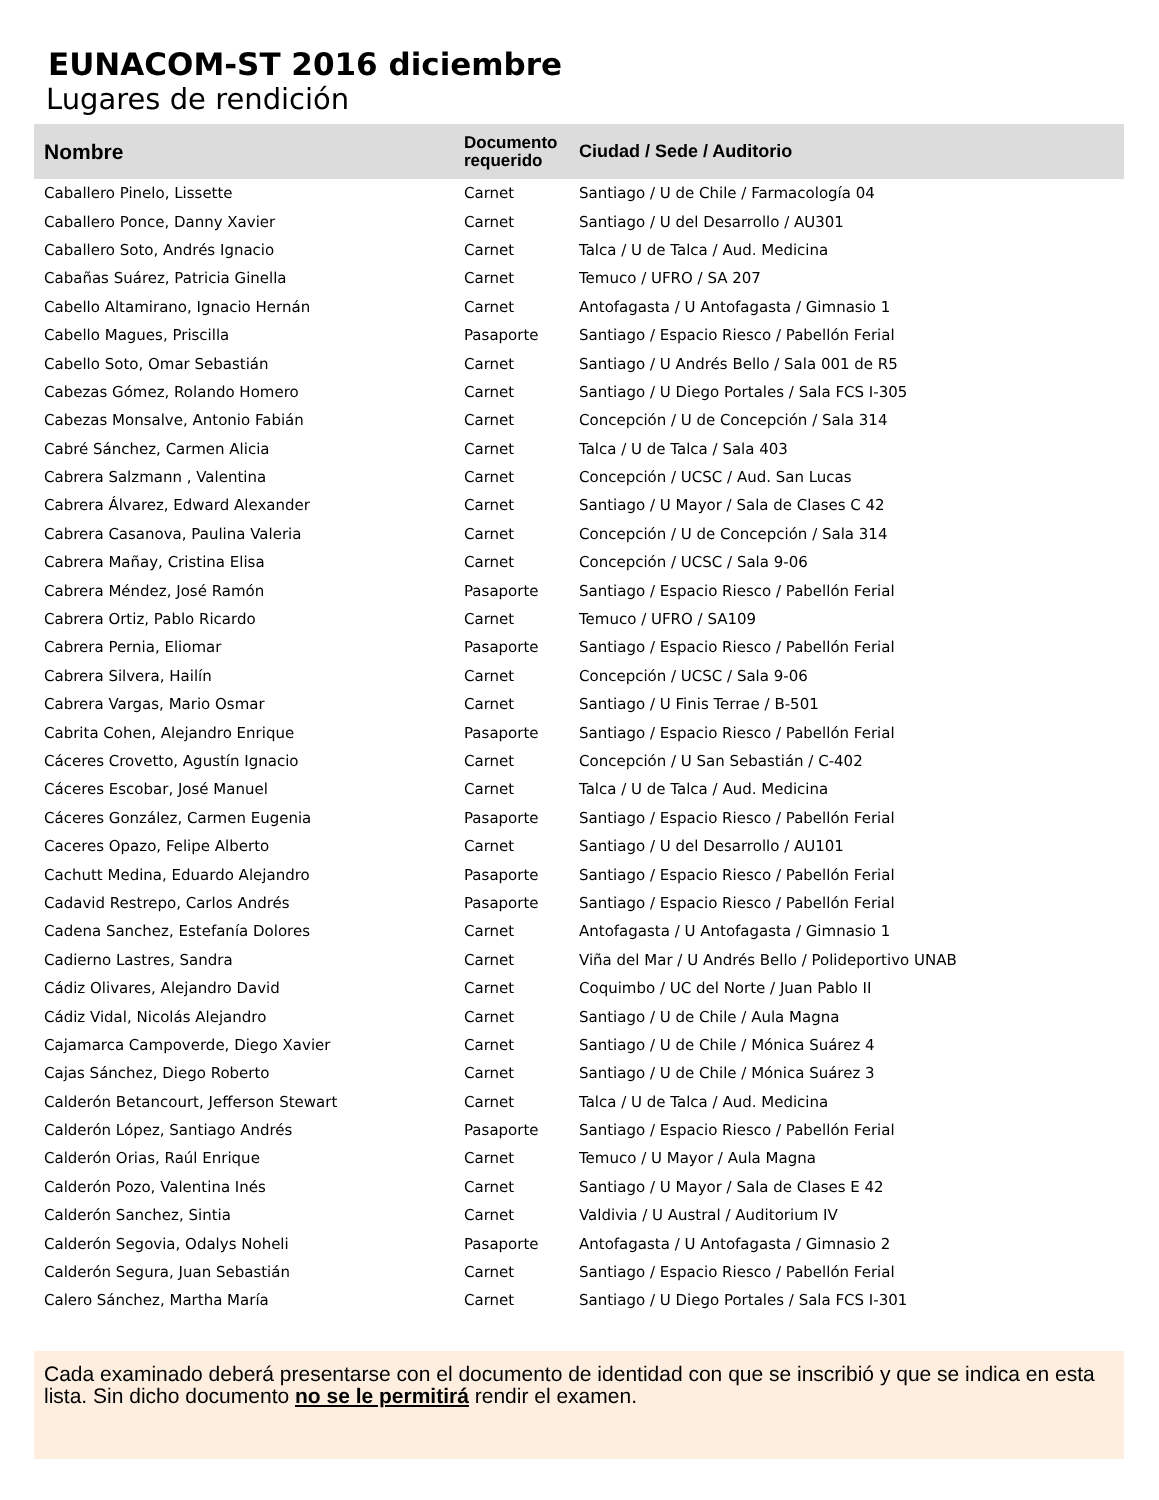EUNACOM-ST 2016 diciembre
Lugares de rendición
| Nombre | Documento requerido | Ciudad / Sede / Auditorio |
| --- | --- | --- |
| Caballero Pinelo, Lissette | Carnet | Santiago / U de Chile / Farmacología 04 |
| Caballero Ponce, Danny Xavier | Carnet | Santiago / U del Desarrollo / AU301 |
| Caballero Soto, Andrés Ignacio | Carnet | Talca / U de Talca / Aud. Medicina |
| Cabañas Suárez, Patricia Ginella | Carnet | Temuco / UFRO / SA 207 |
| Cabello Altamirano, Ignacio Hernán | Carnet | Antofagasta / U Antofagasta / Gimnasio 1 |
| Cabello Magues, Priscilla | Pasaporte | Santiago / Espacio Riesco / Pabellón Ferial |
| Cabello Soto, Omar Sebastián | Carnet | Santiago / U Andrés Bello / Sala 001 de R5 |
| Cabezas Gómez, Rolando Homero | Carnet | Santiago / U Diego Portales / Sala FCS I-305 |
| Cabezas Monsalve, Antonio Fabián | Carnet | Concepción / U de Concepción / Sala 314 |
| Cabré Sánchez, Carmen Alicia | Carnet | Talca / U de Talca / Sala 403 |
| Cabrera Salzmann , Valentina | Carnet | Concepción / UCSC / Aud. San Lucas |
| Cabrera Álvarez, Edward Alexander | Carnet | Santiago / U Mayor / Sala de Clases C 42 |
| Cabrera Casanova, Paulina Valeria | Carnet | Concepción / U de Concepción / Sala 314 |
| Cabrera Mañay, Cristina Elisa | Carnet | Concepción / UCSC / Sala 9-06 |
| Cabrera Méndez, José Ramón | Pasaporte | Santiago / Espacio Riesco / Pabellón Ferial |
| Cabrera Ortiz, Pablo Ricardo | Carnet | Temuco / UFRO / SA109 |
| Cabrera Pernia, Eliomar | Pasaporte | Santiago / Espacio Riesco / Pabellón Ferial |
| Cabrera Silvera, Hailín | Carnet | Concepción / UCSC / Sala 9-06 |
| Cabrera Vargas, Mario Osmar | Carnet | Santiago / U Finis Terrae / B-501 |
| Cabrita Cohen, Alejandro Enrique | Pasaporte | Santiago / Espacio Riesco / Pabellón Ferial |
| Cáceres Crovetto, Agustín Ignacio | Carnet | Concepción / U San Sebastián / C-402 |
| Cáceres Escobar, José Manuel | Carnet | Talca / U de Talca / Aud. Medicina |
| Cáceres González, Carmen Eugenia | Pasaporte | Santiago / Espacio Riesco / Pabellón Ferial |
| Caceres Opazo, Felipe Alberto | Carnet | Santiago / U del Desarrollo / AU101 |
| Cachutt Medina, Eduardo Alejandro | Pasaporte | Santiago / Espacio Riesco / Pabellón Ferial |
| Cadavid Restrepo, Carlos Andrés | Pasaporte | Santiago / Espacio Riesco / Pabellón Ferial |
| Cadena Sanchez, Estefanía Dolores | Carnet | Antofagasta / U Antofagasta / Gimnasio 1 |
| Cadierno Lastres, Sandra | Carnet | Viña del Mar / U Andrés Bello / Polideportivo UNAB |
| Cádiz Olivares, Alejandro David | Carnet | Coquimbo / UC del Norte / Juan Pablo II |
| Cádiz Vidal, Nicolás Alejandro | Carnet | Santiago / U de Chile / Aula Magna |
| Cajamarca Campoverde, Diego Xavier | Carnet | Santiago / U de Chile / Mónica Suárez 4 |
| Cajas Sánchez, Diego Roberto | Carnet | Santiago / U de Chile / Mónica Suárez 3 |
| Calderón Betancourt, Jefferson Stewart | Carnet | Talca / U de Talca / Aud. Medicina |
| Calderón López, Santiago Andrés | Pasaporte | Santiago / Espacio Riesco / Pabellón Ferial |
| Calderón Orias, Raúl Enrique | Carnet | Temuco / U Mayor / Aula Magna |
| Calderón Pozo, Valentina Inés | Carnet | Santiago / U Mayor / Sala de Clases E 42 |
| Calderón Sanchez, Sintia | Carnet | Valdivia / U Austral / Auditorium IV |
| Calderón Segovia, Odalys Noheli | Pasaporte | Antofagasta / U Antofagasta / Gimnasio 2 |
| Calderón Segura, Juan Sebastián | Carnet | Santiago / Espacio Riesco / Pabellón Ferial |
| Calero Sánchez, Martha María | Carnet | Santiago / U Diego Portales / Sala FCS I-301 |
Cada examinado deberá presentarse con el documento de identidad con que se inscribió y que se indica en esta lista. Sin dicho documento no se le permitirá rendir el examen.